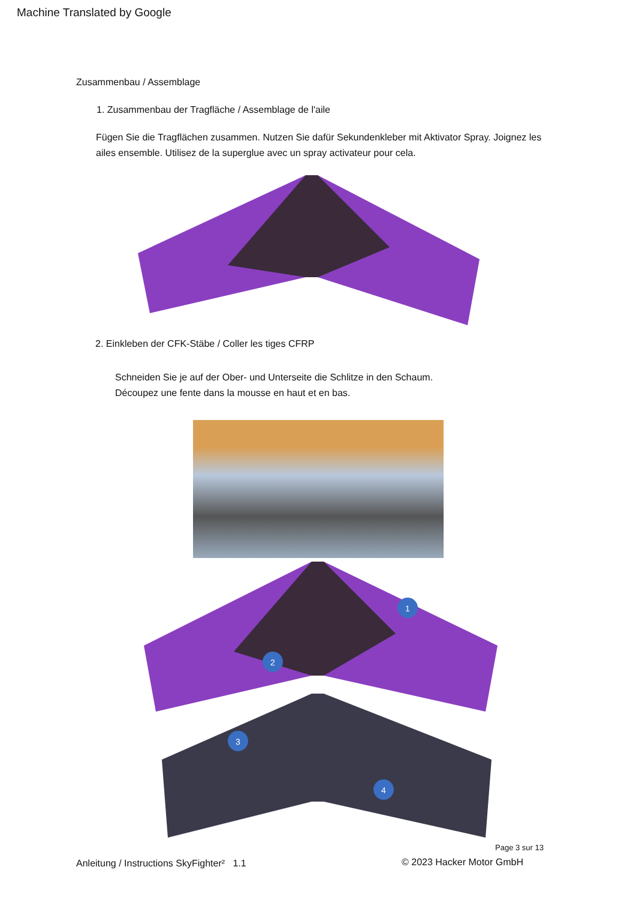Machine Translated by Google
Zusammenbau / Assemblage
1. Zusammenbau der Tragfläche / Assemblage de l'aile
Fügen Sie die Tragflächen zusammen. Nutzen Sie dafür Sekundenkleber mit Aktivator Spray. Joignez les ailes ensemble. Utilisez de la superglue avec un spray activateur pour cela.
2. Einkleben der CFK-Stäbe / Coller les tiges CFRP
Schneiden Sie je auf der Ober- und Unterseite die Schlitze in den Schaum.
Découpez une fente dans la mousse en haut et en bas.
1
2
3
4
Page 3 sur 13
Anleitung / Instructions SkyFighter² 1.1
© 2023 Hacker Motor GmbH